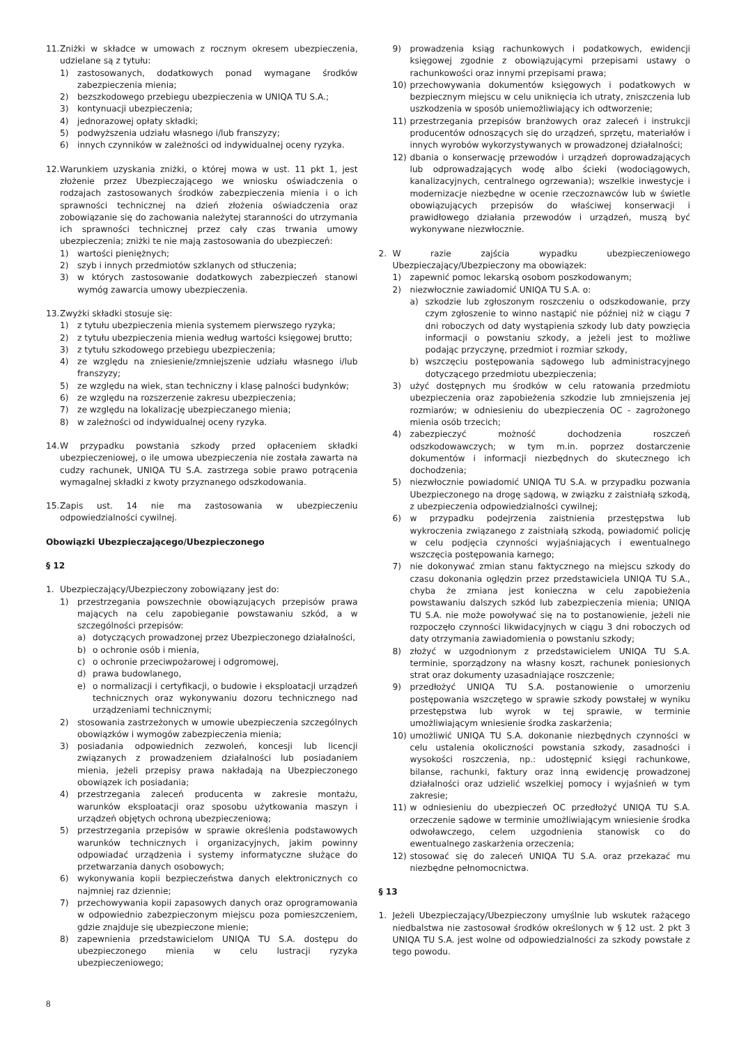11. Zniżki w składce w umowach z rocznym okresem ubezpieczenia, udzielane są z tytułu:
1) zastosowanych, dodatkowych ponad wymagane środków zabezpieczenia mienia;
2) bezszkodowego przebiegu ubezpieczenia w UNIQA TU S.A.;
3) kontynuacji ubezpieczenia;
4) jednorazowej opłaty składki;
5) podwyższenia udziału własnego i/lub franszyzy;
6) innych czynników w zależności od indywidualnej oceny ryzyka.
12. Warunkiem uzyskania zniżki, o której mowa w ust. 11 pkt 1, jest złożenie przez Ubezpieczającego we wniosku oświadczenia o rodzajach zastosowanych środków zabezpieczenia mienia i o ich sprawności technicznej na dzień złożenia oświadczenia oraz zobowiązanie się do zachowania należytej staranności do utrzymania ich sprawności technicznej przez cały czas trwania umowy ubezpieczenia; zniżki te nie mają zastosowania do ubezpieczeń:
1) wartości pieniężnych;
2) szyb i innych przedmiotów szklanych od stłuczenia;
3) w których zastosowanie dodatkowych zabezpieczeń stanowi wymóg zawarcia umowy ubezpieczenia.
13. Zwyżki składki stosuje się:
1) z tytułu ubezpieczenia mienia systemem pierwszego ryzyka;
2) z tytułu ubezpieczenia mienia według wartości księgowej brutto;
3) z tytułu szkodowego przebiegu ubezpieczenia;
4) ze względu na zniesienie/zmniejszenie udziału własnego i/lub franszyzy;
5) ze względu na wiek, stan techniczny i klasę palności budynków;
6) ze względu na rozszerzenie zakresu ubezpieczenia;
7) ze względu na lokalizację ubezpieczanego mienia;
8) w zależności od indywidualnej oceny ryzyka.
14. W przypadku powstania szkody przed opłaceniem składki ubezpieczeniowej, o ile umowa ubezpieczenia nie została zawarta na cudzy rachunek, UNIQA TU S.A. zastrzega sobie prawo potrącenia wymagalnej składki z kwoty przyznanego odszkodowania.
15. Zapis ust. 14 nie ma zastosowania w ubezpieczeniu odpowiedzialności cywilnej.
Obowiązki Ubezpieczającego/Ubezpieczonego
§ 12
1. Ubezpieczający/Ubezpieczony zobowiązany jest do:
1) przestrzegania powszechnie obowiązujących przepisów prawa mających na celu zapobieganie powstawaniu szkód, a w szczególności przepisów:
a) dotyczących prowadzonej przez Ubezpieczonego działalności,
b) o ochronie osób i mienia,
c) o ochronie przeciwpożarowej i odgromowej,
d) prawa budowlanego,
e) o normalizacji i certyfikacji, o budowie i eksploatacji urządzeń technicznych oraz wykonywaniu dozoru technicznego nad urządzeniami technicznymi;
2) stosowania zastrzeżonych w umowie ubezpieczenia szczególnych obowiązków i wymogów zabezpieczenia mienia;
3) posiadania odpowiednich zezwoleń, koncesji lub licencji związanych z prowadzeniem działalności lub posiadaniem mienia, jeżeli przepisy prawa nakładają na Ubezpieczonego obowiązek ich posiadania;
4) przestrzegania zaleceń producenta w zakresie montażu, warunków eksploatacji oraz sposobu użytkowania maszyn i urządzeń objętych ochroną ubezpieczeniową;
5) przestrzegania przepisów w sprawie określenia podstawowych warunków technicznych i organizacyjnych, jakim powinny odpowiadać urządzenia i systemy informatyczne służące do przetwarzania danych osobowych;
6) wykonywania kopii bezpieczeństwa danych elektronicznych co najmniej raz dziennie;
7) przechowywania kopii zapasowych danych oraz oprogramowania w odpowiednio zabezpieczonym miejscu poza pomieszczeniem, gdzie znajduje się ubezpieczone mienie;
8) zapewnienia przedstawicielom UNIQA TU S.A. dostępu do ubezpieczonego mienia w celu lustracji ryzyka ubezpieczeniowego;
9) prowadzenia ksiąg rachunkowych i podatkowych, ewidencji księgowej zgodnie z obowiązującymi przepisami ustawy o rachunkowości oraz innymi przepisami prawa;
10) przechowywania dokumentów księgowych i podatkowych w bezpiecznym miejscu w celu uniknięcia ich utraty, zniszczenia lub uszkodzenia w sposób uniemożliwiający ich odtworzenie;
11) przestrzegania przepisów branżowych oraz zaleceń i instrukcji producentów odnoszących się do urządzeń, sprzętu, materiałów i innych wyrobów wykorzystywanych w prowadzonej działalności;
12) dbania o konserwację przewodów i urządzeń doprowadzających lub odprowadzających wodę albo ścieki (wodociągowych, kanalizacyjnych, centralnego ogrzewania); wszelkie inwestycje i modernizacje niezbędne w ocenie rzeczoznawców lub w świetle obowiązujących przepisów do właściwej konserwacji i prawidłowego działania przewodów i urządzeń, muszą być wykonywane niezwłocznie.
2. W razie zajścia wypadku ubezpieczeniowego Ubezpieczający/Ubezpieczony ma obowiązek:
1) zapewnić pomoc lekarską osobom poszkodowanym;
2) niezwłocznie zawiadomić UNIQA TU S.A. o:
a) szkodzie lub zgłoszonym roszczeniu o odszkodowanie, przy czym zgłoszenie to winno nastąpić nie później niż w ciągu 7 dni roboczych od daty wystąpienia szkody lub daty powzięcia informacji o powstaniu szkody, a jeżeli jest to możliwe podając przyczynę, przedmiot i rozmiar szkody,
b) wszczęciu postępowania sądowego lub administracyjnego dotyczącego przedmiotu ubezpieczenia;
3) użyć dostępnych mu środków w celu ratowania przedmiotu ubezpieczenia oraz zapobieżenia szkodzie lub zmniejszenia jej rozmiarów; w odniesieniu do ubezpieczenia OC - zagrożonego mienia osób trzecich;
4) zabezpieczyć możność dochodzenia roszczeń odszkodowawczych; w tym m.in. poprzez dostarczenie dokumentów i informacji niezbędnych do skutecznego ich dochodzenia;
5) niezwłocznie powiadomić UNIQA TU S.A. w przypadku pozwania Ubezpieczonego na drogę sądową, w związku z zaistniałą szkodą, z ubezpieczenia odpowiedzialności cywilnej;
6) w przypadku podejrzenia zaistnienia przestępstwa lub wykroczenia związanego z zaistniałą szkodą, powiadomić policję w celu podjęcia czynności wyjaśniających i ewentualnego wszczęcia postępowania karnego;
7) nie dokonywać zmian stanu faktycznego na miejscu szkody do czasu dokonania oględzin przez przedstawiciela UNIQA TU S.A., chyba że zmiana jest konieczna w celu zapobieżenia powstawaniu dalszych szkód lub zabezpieczenia mienia; UNIQA TU S.A. nie może powoływać się na to postanowienie, jeżeli nie rozpoczęło czynności likwidacyjnych w ciągu 3 dni roboczych od daty otrzymania zawiadomienia o powstaniu szkody;
8) złożyć w uzgodnionym z przedstawicielem UNIQA TU S.A. terminie, sporządzony na własny koszt, rachunek poniesionych strat oraz dokumenty uzasadniające roszczenie;
9) przedłożyć UNIQA TU S.A. postanowienie o umorzeniu postępowania wszczętego w sprawie szkody powstałej w wyniku przestępstwa lub wyrok w tej sprawie, w terminie umożliwiającym wniesienie środka zaskarżenia;
10) umożliwić UNIQA TU S.A. dokonanie niezbędnych czynności w celu ustalenia okoliczności powstania szkody, zasadności i wysokości roszczenia, np.: udostępnić księgi rachunkowe, bilanse, rachunki, faktury oraz inną ewidencję prowadzonej działalności oraz udzielić wszelkiej pomocy i wyjaśnień w tym zakresie;
11) w odniesieniu do ubezpieczeń OC przedłożyć UNIQA TU S.A. orzeczenie sądowe w terminie umożliwiającym wniesienie środka odwoławczego, celem uzgodnienia stanowisk co do ewentualnego zaskarżenia orzeczenia;
12) stosować się do zaleceń UNIQA TU S.A. oraz przekazać mu niezbędne pełnomocnictwa.
§ 13
1. Jeżeli Ubezpieczający/Ubezpieczony umyślnie lub wskutek rażącego niedbalstwa nie zastosował środków określonych w § 12 ust. 2 pkt 3 UNIQA TU S.A. jest wolne od odpowiedzialności za szkody powstałe z tego powodu.
8